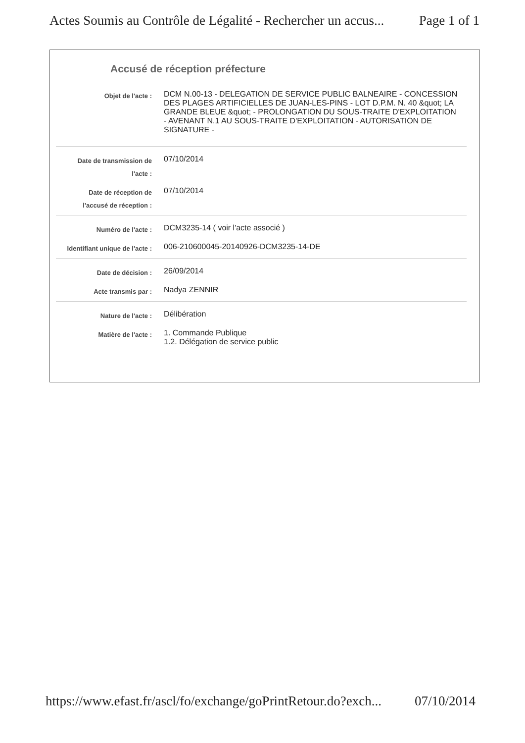Actes Soumis au Contrôle de Légalité - Rechercher un accus... Page 1 of 1
Accusé de réception préfecture
| Objet de l'acte : | DCM N.00-13 - DELEGATION DE SERVICE PUBLIC BALNEAIRE - CONCESSION DES PLAGES ARTIFICIELLES DE JUAN-LES-PINS - LOT D.P.M. N. 40 &quot; LA GRANDE BLEUE &quot; - PROLONGATION DU SOUS-TRAITE D'EXPLOITATION - AVENANT N.1 AU SOUS-TRAITE D'EXPLOITATION - AUTORISATION DE SIGNATURE - |
| Date de transmission de l'acte : | 07/10/2014 |
| Date de réception de l'accusé de réception : | 07/10/2014 |
| Numéro de l'acte : | DCM3235-14 ( voir l'acte associé ) |
| Identifiant unique de l'acte : | 006-210600045-20140926-DCM3235-14-DE |
| Date de décision : | 26/09/2014 |
| Acte transmis par : | Nadya ZENNIR |
| Nature de l'acte : | Délibération |
| Matière de l'acte : | 1. Commande Publique 1.2. Délégation de service public |
https://www.efast.fr/ascl/fo/exchange/goPrintRetour.do?exch... 07/10/2014